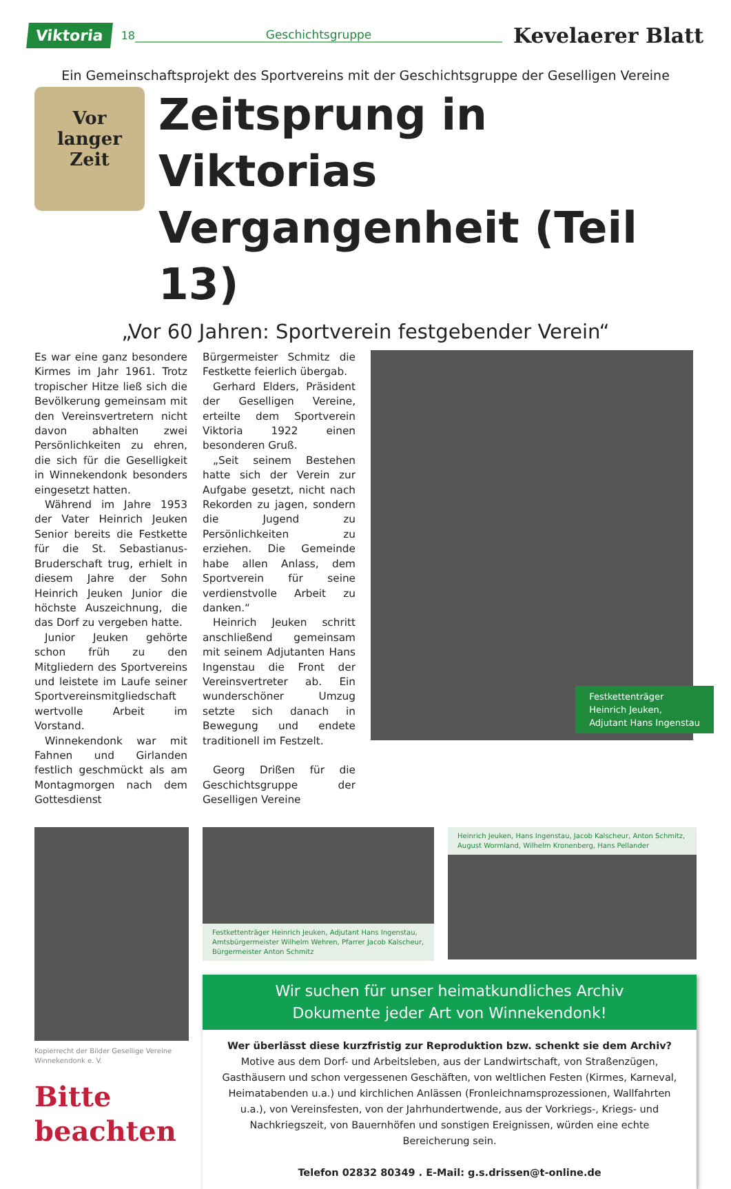Viktoria 18 Geschichtsgruppe Kevelaerer Blatt
Ein Gemeinschaftsprojekt des Sportvereins mit der Geschichtsgruppe der Geselligen Vereine
Vor
langer
Zeit
Zeitsprung in Viktorias Vergangenheit (Teil 13)
„Vor 60 Jahren: Sportverein festgebender Verein“
Es war eine ganz besondere Kirmes im Jahr 1961. Trotz tropischer Hitze ließ sich die Bevölkerung gemeinsam mit den Vereinsvertretern nicht davon abhalten zwei Persönlichkeiten zu ehren, die sich für die Geselligkeit in Winnekendonk besonders eingesetzt hatten.
Während im Jahre 1953 der Vater Heinrich Jeuken Senior bereits die Festkette für die St. Sebastianus-Bruderschaft trug, erhielt in diesem Jahre der Sohn Heinrich Jeuken Junior die höchste Auszeichnung, die das Dorf zu vergeben hatte.
Junior Jeuken gehörte schon früh zu den Mitgliedern des Sportvereins und leistete im Laufe seiner Sportvereinsmitgliedschaft wertvolle Arbeit im Vorstand.
Winnekendonk war mit Fahnen und Girlanden festlich geschmückt als am Montagmorgen nach dem Gottesdienst
Bürgermeister Schmitz die Festkette feierlich übergab.
Gerhard Elders, Präsident der Geselligen Vereine, erteilte dem Sportverein Viktoria 1922 einen besonderen Gruß.
„Seit seinem Bestehen hatte sich der Verein zur Aufgabe gesetzt, nicht nach Rekorden zu jagen, sondern die Jugend zu Persönlichkeiten zu erziehen. Die Gemeinde habe allen Anlass, dem Sportverein für seine verdienstvolle Arbeit zu danken.“
Heinrich Jeuken schritt anschließend gemeinsam mit seinem Adjutanten Hans Ingenstau die Front der Vereinsvertreter ab. Ein wunderschöner Umzug setzte sich danach in Bewegung und endete traditionell im Festzelt.
Georg Drißen für die Geschichtsgruppe der Geselligen Vereine
Festkettenträger
Heinrich Jeuken,
Adjutant Hans Ingenstau
Kopierrecht der Bilder Gesellige Vereine Winnekendonk e. V.
Bitte
beachten
Festkettenträger Heinrich Jeuken, Adjutant Hans Ingenstau, Amtsbürgermeister Wilhelm Wehren, Pfarrer Jacob Kalscheur, Bürgermeister Anton Schmitz
Heinrich Jeuken, Hans Ingenstau, Jacob Kalscheur, Anton Schmitz, August Wormland, Wilhelm Kronenberg, Hans Pellander
Wir suchen für unser heimatkundliches Archiv
Dokumente jeder Art von Winnekendonk!
Wer überlässt diese kurzfristig zur Reproduktion bzw. schenkt sie dem Archiv?
Motive aus dem Dorf- und Arbeitsleben, aus der Landwirtschaft, von Straßenzügen, Gasthäusern und schon vergessenen Geschäften, von weltlichen Festen (Kirmes, Karneval, Heimatabenden u.a.) und kirchlichen Anlässen (Fronleichnamsprozessionen, Wallfahrten u.a.), von Vereinsfesten, von der Jahrhundertwende, aus der Vorkriegs-, Kriegs- und Nachkriegszeit, von Bauernhöfen und sonstigen Ereignissen, würden eine echte Bereicherung sein.
Telefon 02832 80349 . E-Mail: g.s.drissen@t-online.de